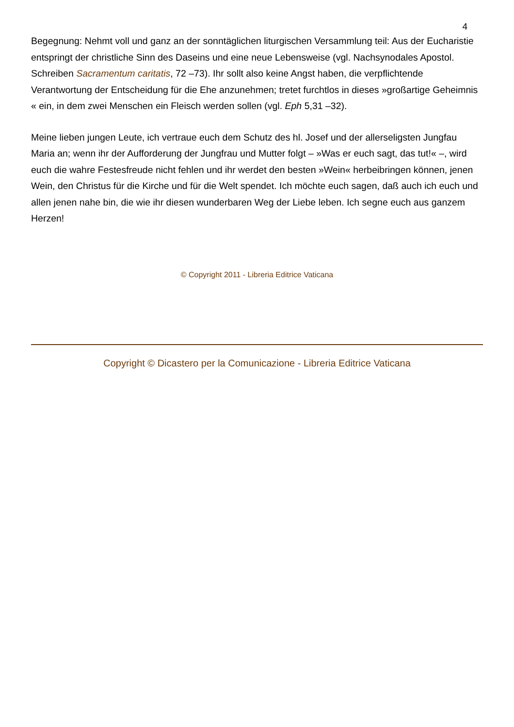4
Begegnung: Nehmt voll und ganz an der sonntäglichen liturgischen Versammlung teil: Aus der Eucharistie entspringt der christliche Sinn des Daseins und eine neue Lebensweise (vgl. Nachsynodales Apostol. Schreiben Sacramentum caritatis, 72 –73). Ihr sollt also keine Angst haben, die verpflichtende Verantwortung der Entscheidung für die Ehe anzunehmen; tretet furchtlos in dieses »großartige Geheimnis « ein, in dem zwei Menschen ein Fleisch werden sollen (vgl. Eph 5,31 –32).
Meine lieben jungen Leute, ich vertraue euch dem Schutz des hl. Josef und der allerseligsten Jungfau Maria an; wenn ihr der Aufforderung der Jungfrau und Mutter folgt – »Was er euch sagt, das tut!« –, wird euch die wahre Festesfreude nicht fehlen und ihr werdet den besten »Wein« herbeibringen können, jenen Wein, den Christus für die Kirche und für die Welt spendet. Ich möchte euch sagen, daß auch ich euch und allen jenen nahe bin, die wie ihr diesen wunderbaren Weg der Liebe leben. Ich segne euch aus ganzem Herzen!
© Copyright 2011 - Libreria Editrice Vaticana
Copyright © Dicastero per la Comunicazione - Libreria Editrice Vaticana